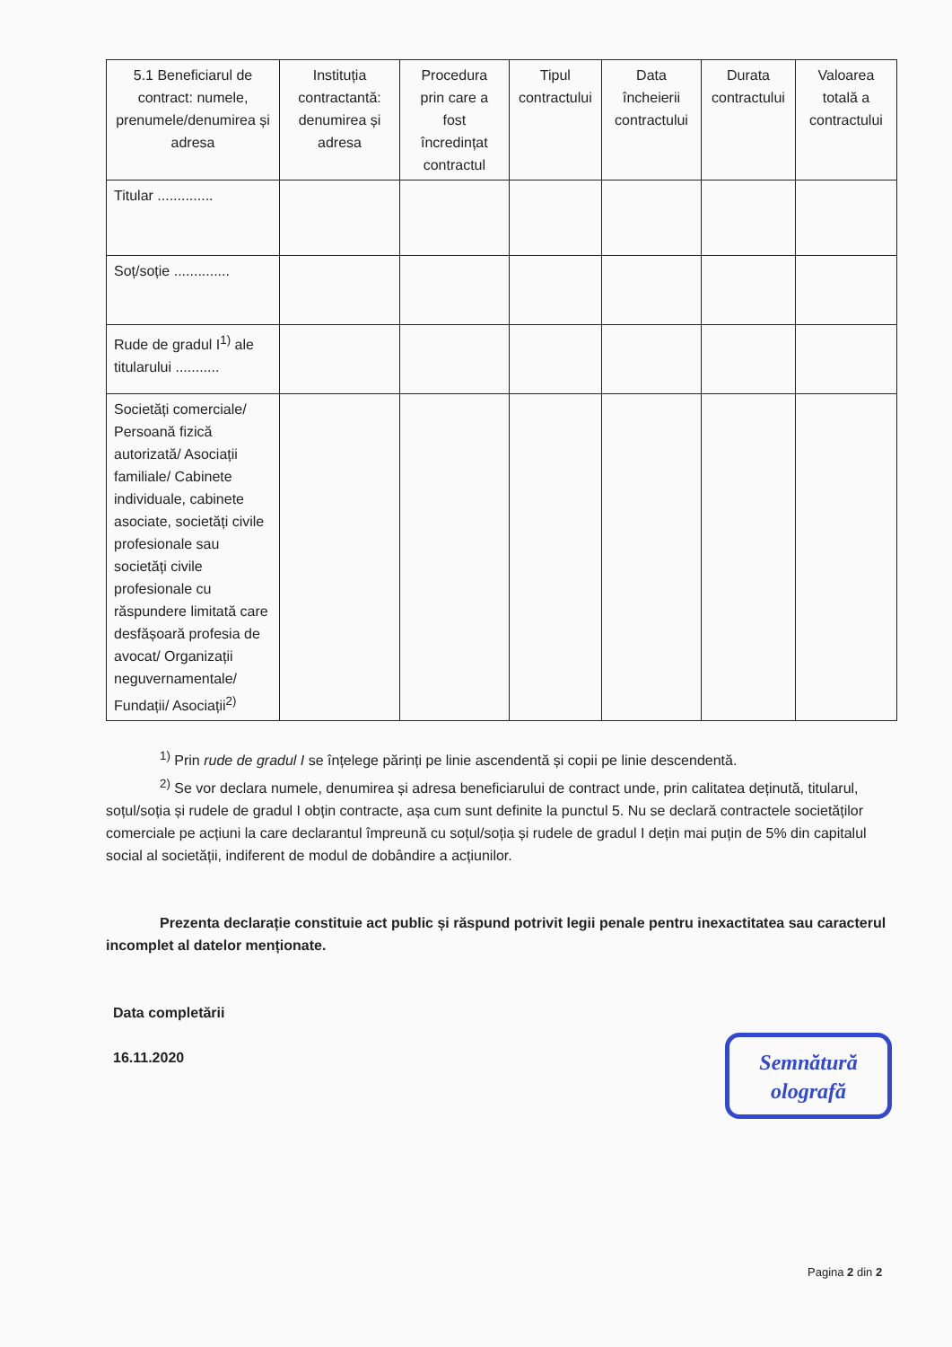| 5.1 Beneficiarul de contract: numele, prenumele/denumirea și adresa | Instituția contractantă: denumirea și adresa | Procedura prin care a fost încredințat contractul | Tipul contractului | Data încheierii contractului | Durata contractului | Valoarea totală a contractului |
| --- | --- | --- | --- | --- | --- | --- |
| Titular .............. | | | | | | |
| Soț/soție .............. | | | | | | |
| Rude de gradul I<sup>1)</sup> ale titularului ........... | | | | | | |
| Societăți comerciale/ Persoană fizică autorizată/ Asociații familiale/ Cabinete individuale, cabinete asociate, societăți civile profesionale sau societăți civile profesionale cu răspundere limitată care desfășoară profesia de avocat/ Organizații neguvernamentale/ Fundații/ Asociații<sup>2)</sup> | | | | | | |
<sup>1)</sup> Prin rude de gradul I se înțelege părinți pe linie ascendentă și copii pe linie descendentă.
<sup>2)</sup> Se vor declara numele, denumirea și adresa beneficiarului de contract unde, prin calitatea deținută, titularul, soțul/soția și rudele de gradul I obțin contracte, așa cum sunt definite la punctul 5. Nu se declară contractele societăților comerciale pe acțiuni la care declarantul împreună cu soțul/soția și rudele de gradul I dețin mai puțin de 5% din capitalul social al societății, indiferent de modul de dobândire a acțiunilor.
Prezenta declarație constituie act public și răspund potrivit legii penale pentru inexactitatea sau caracterul incomplet al datelor menționate.
Data completării
16.11.2020
Semnătură
olografă
Pagina 2 din 2